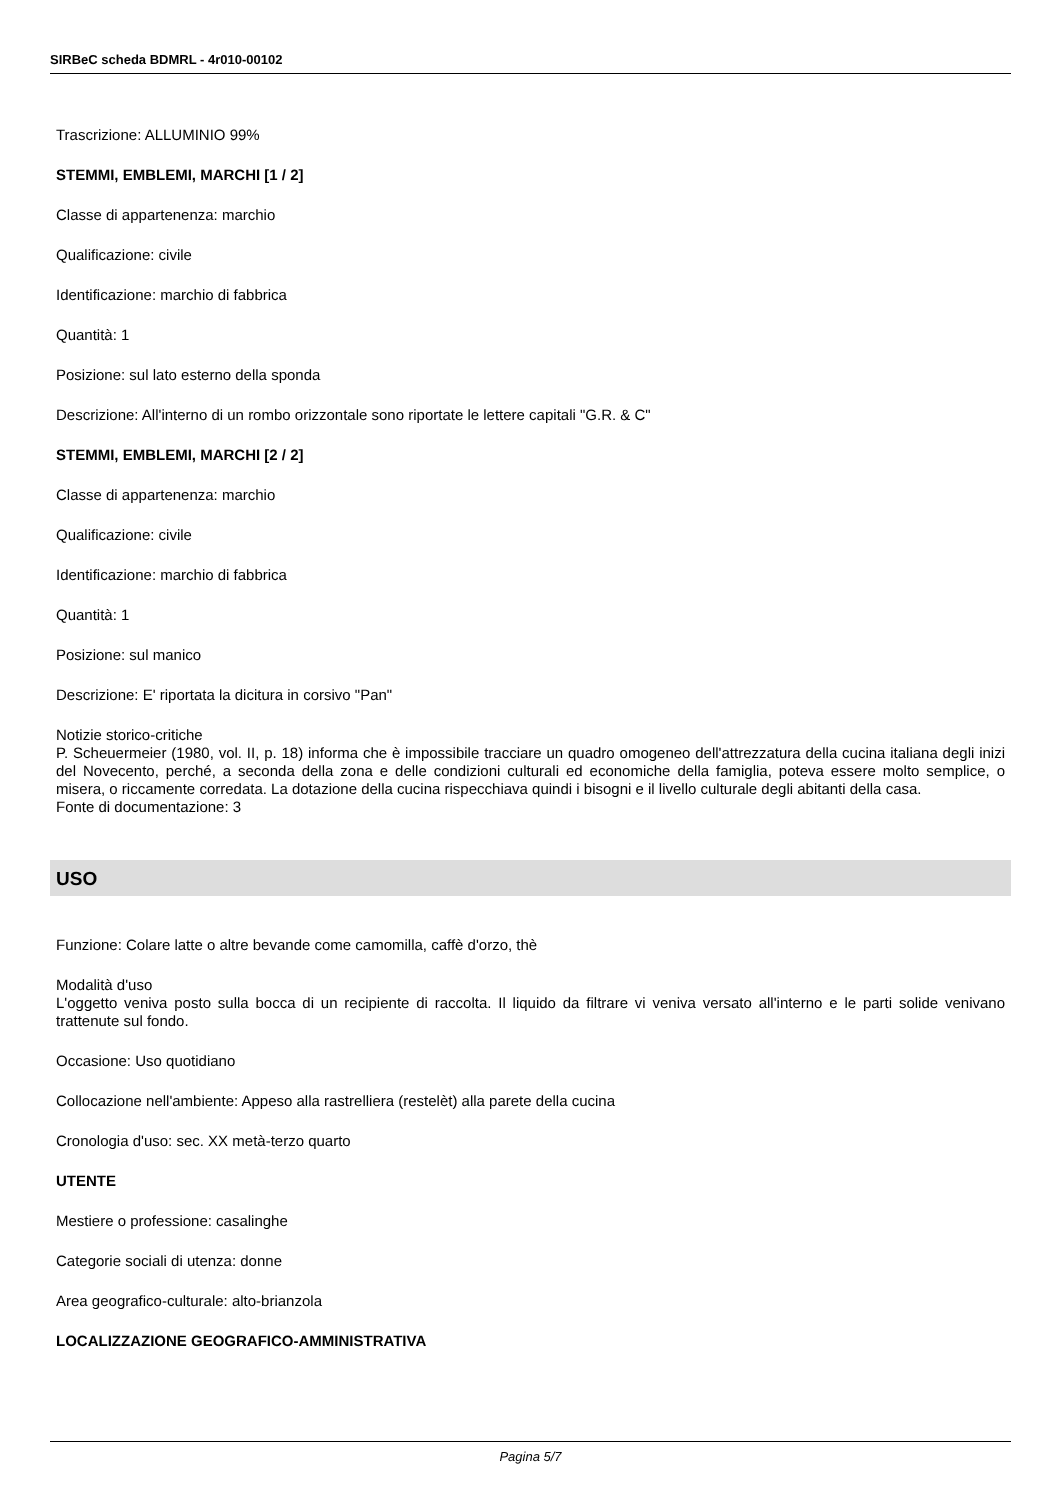SIRBeC scheda BDMRL - 4r010-00102
Trascrizione: ALLUMINIO 99%
STEMMI, EMBLEMI, MARCHI [1 / 2]
Classe di appartenenza: marchio
Qualificazione: civile
Identificazione: marchio di fabbrica
Quantità: 1
Posizione: sul lato esterno della sponda
Descrizione: All'interno di un rombo orizzontale sono riportate le lettere capitali "G.R. & C"
STEMMI, EMBLEMI, MARCHI [2 / 2]
Classe di appartenenza: marchio
Qualificazione: civile
Identificazione: marchio di fabbrica
Quantità: 1
Posizione: sul manico
Descrizione: E' riportata la dicitura in corsivo "Pan"
Notizie storico-critiche
P. Scheuermeier (1980, vol. II, p. 18) informa che è impossibile tracciare un quadro omogeneo dell'attrezzatura della cucina italiana degli inizi del Novecento, perché, a seconda della zona e delle condizioni culturali ed economiche della famiglia, poteva essere molto semplice, o misera, o riccamente corredata. La dotazione della cucina rispecchiava quindi i bisogni e il livello culturale degli abitanti della casa.
Fonte di documentazione: 3
USO
Funzione: Colare latte o altre bevande come camomilla, caffè d'orzo, thè
Modalità d'uso
L'oggetto veniva posto sulla bocca di un recipiente di raccolta. Il liquido da filtrare vi veniva versato all'interno e le parti solide venivano trattenute sul fondo.
Occasione: Uso quotidiano
Collocazione nell'ambiente: Appeso alla rastrelliera (restelèt) alla parete della cucina
Cronologia d'uso: sec. XX metà-terzo quarto
UTENTE
Mestiere o professione: casalinghe
Categorie sociali di utenza: donne
Area geografico-culturale: alto-brianzola
LOCALIZZAZIONE GEOGRAFICO-AMMINISTRATIVA
Pagina 5/7